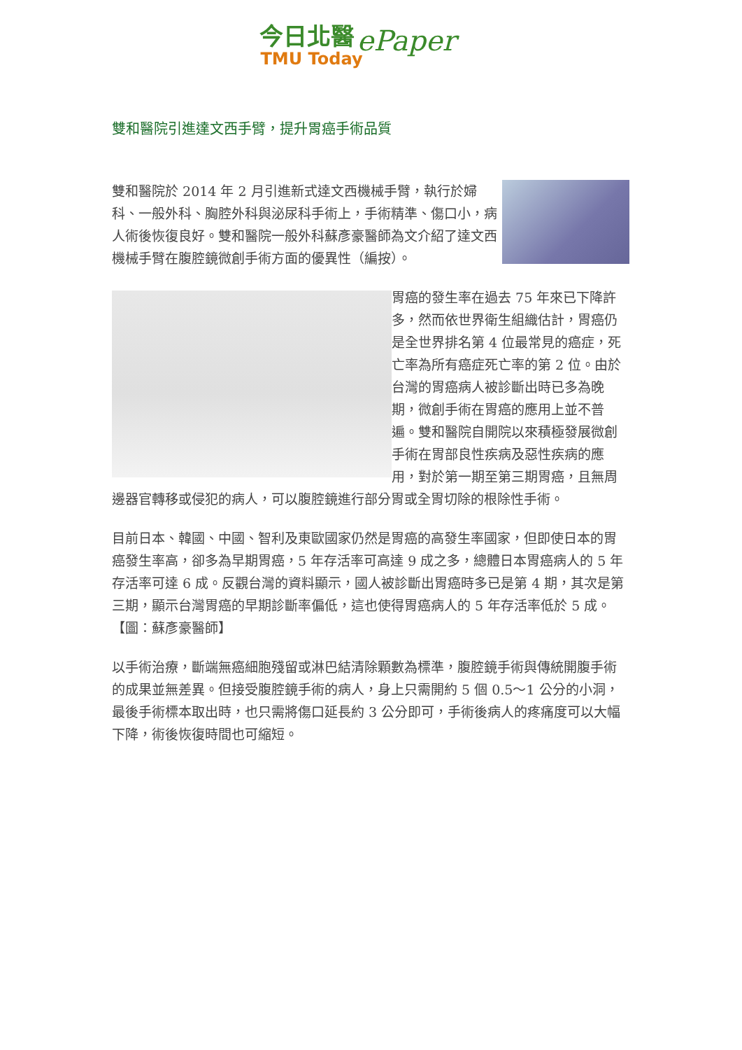今日北醫
TMU Today
ePaper
雙和醫院引進達文西手臂，提升胃癌手術品質
雙和醫院於 2014 年 2 月引進新式達文西機械手臂，執行於婦科、一般外科、胸腔外科與泌尿科手術上，手術精準、傷口小，病人術後恢復良好。雙和醫院一般外科蘇彥豪醫師為文介紹了達文西機械手臂在腹腔鏡微創手術方面的優異性（編按）。
胃癌的發生率在過去 75 年來已下降許多，然而依世界衛生組織估計，胃癌仍是全世界排名第 4 位最常見的癌症，死亡率為所有癌症死亡率的第 2 位。由於台灣的胃癌病人被診斷出時已多為晚期，微創手術在胃癌的應用上並不普遍。雙和醫院自開院以來積極發展微創手術在胃部良性疾病及惡性疾病的應用，對於第一期至第三期胃癌，且無周邊器官轉移或侵犯的病人，可以腹腔鏡進行部分胃或全胃切除的根除性手術。
目前日本、韓國、中國、智利及東歐國家仍然是胃癌的高發生率國家，但即使日本的胃癌發生率高，卻多為早期胃癌，5 年存活率可高達 9 成之多，總體日本胃癌病人的 5 年存活率可達 6 成。反觀台灣的資料顯示，國人被診斷出胃癌時多已是第 4 期，其次是第三期，顯示台灣胃癌的早期診斷率偏低，這也使得胃癌病人的 5 年存活率低於 5 成。【圖：蘇彥豪醫師】
以手術治療，斷端無癌細胞殘留或淋巴結清除顆數為標準，腹腔鏡手術與傳統開腹手術的成果並無差異。但接受腹腔鏡手術的病人，身上只需開約 5 個 0.5～1 公分的小洞，最後手術標本取出時，也只需將傷口延長約 3 公分即可，手術後病人的疼痛度可以大幅下降，術後恢復時間也可縮短。